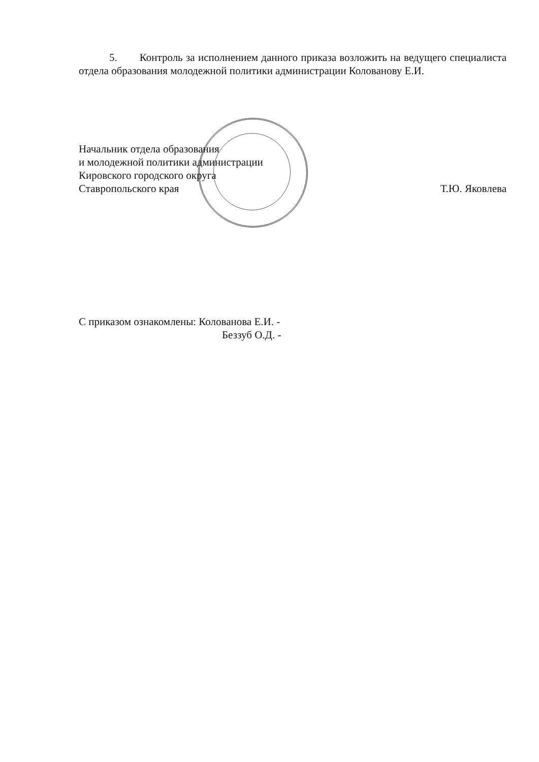5. Контроль за исполнением данного приказа возложить на ведущего специалиста отдела образования молодежной политики администрации Колованову Е.И.
Начальник отдела образования
и молодежной политики администрации
Кировского городского округа
Ставропольского края
Т.Ю. Яковлева
С приказом ознакомлены: Колованова Е.И. -
Беззуб О.Д. -